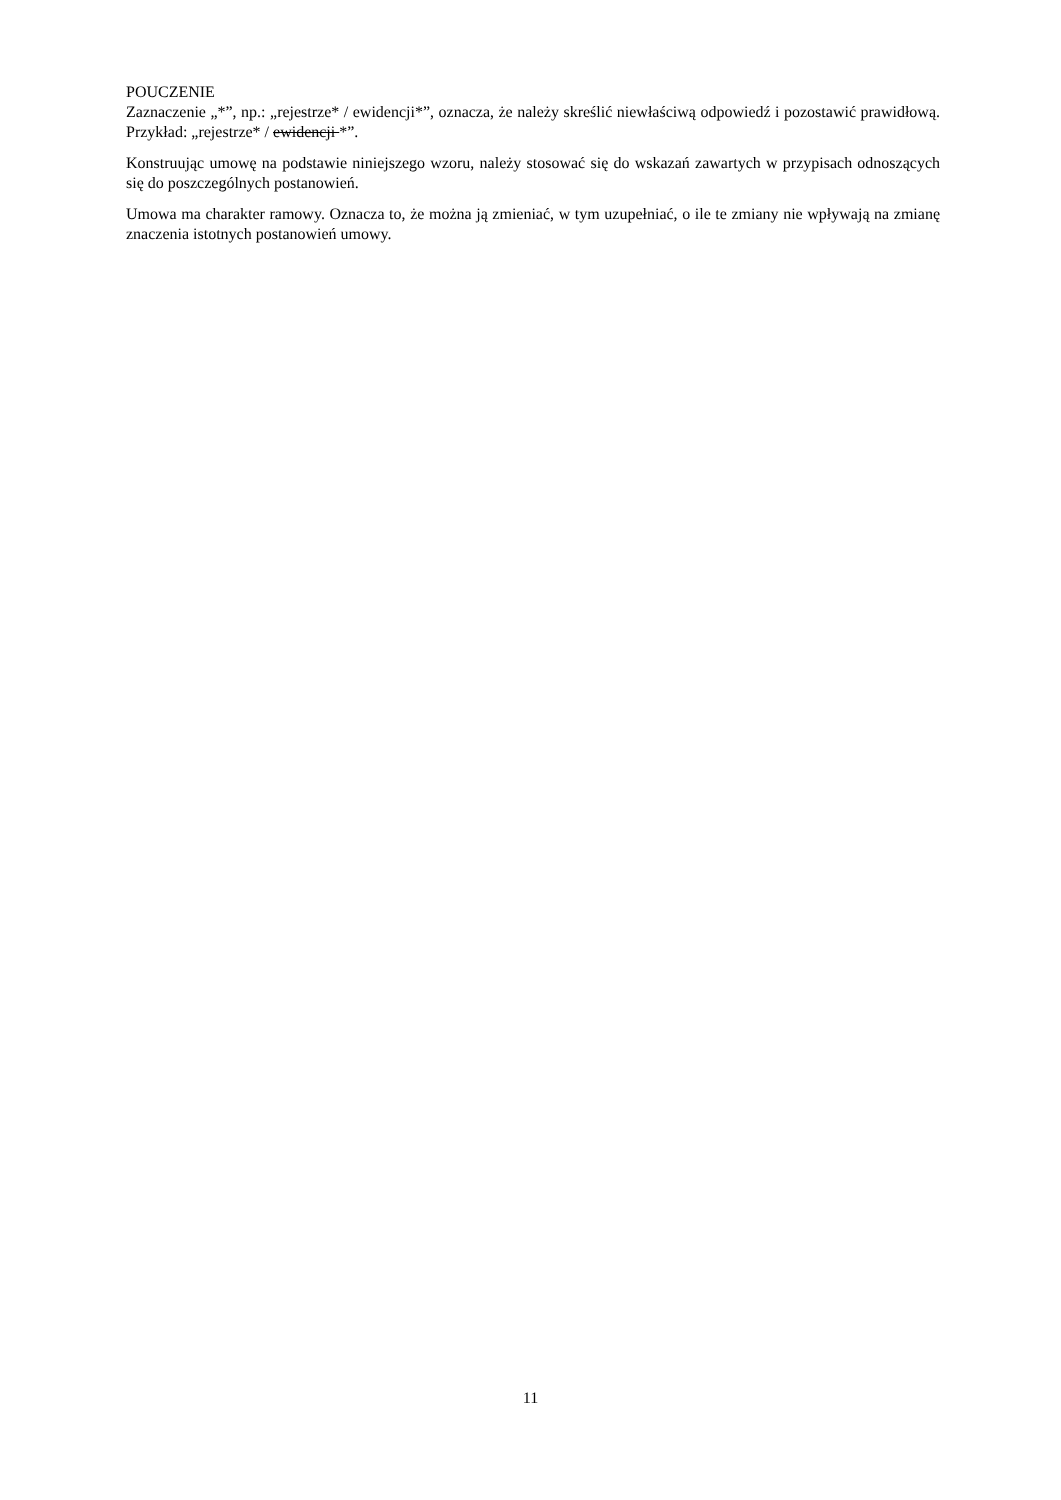POUCZENIE
Zaznaczenie „*”, np.: „rejestrze* / ewidencji*”, oznacza, że należy skreślić niewłaściwą odpowiedź i pozostawić prawidłową. Przykład: „rejestrze* / ewidencji *”.
Konstruując umowę na podstawie niniejszego wzoru, należy stosować się do wskazań zawartych w przypisach odnoszących się do poszczególnych postanowień.
Umowa ma charakter ramowy. Oznacza to, że można ją zmieniać, w tym uzupełniać, o ile te zmiany nie wpływają na zmianę znaczenia istotnych postanowień umowy.
11